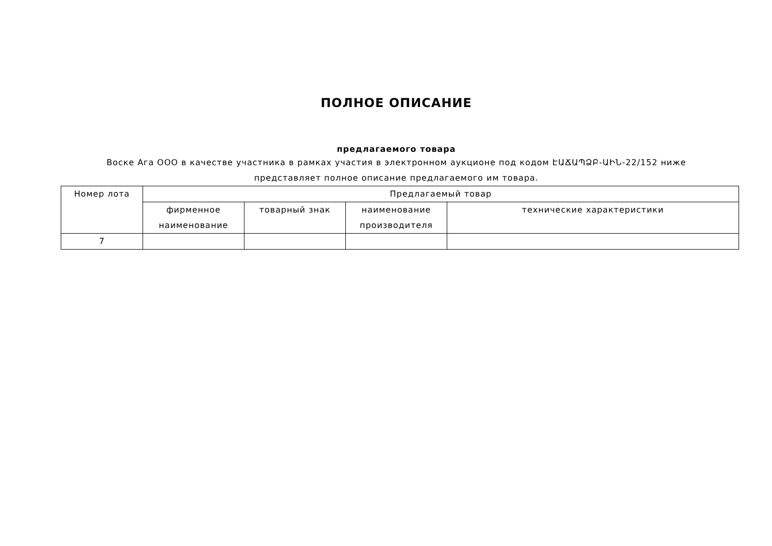ПОЛНОЕ ОПИСАНИЕ
предлагаемого товара
Воске Ага ООО в качестве участника в рамках участия в электронном аукционе под кодом ԷԱՃԱՊՁԲ-ԱԻՆ-22/152 ниже представляет полное описание предлагаемого им товара.
| Номер лота | Предлагаемый товар | | | |
| --- | --- | --- | --- | --- |
| | фирменное наименование | товарный знак | наименование производителя | технические характеристики |
| 7 | | | | |